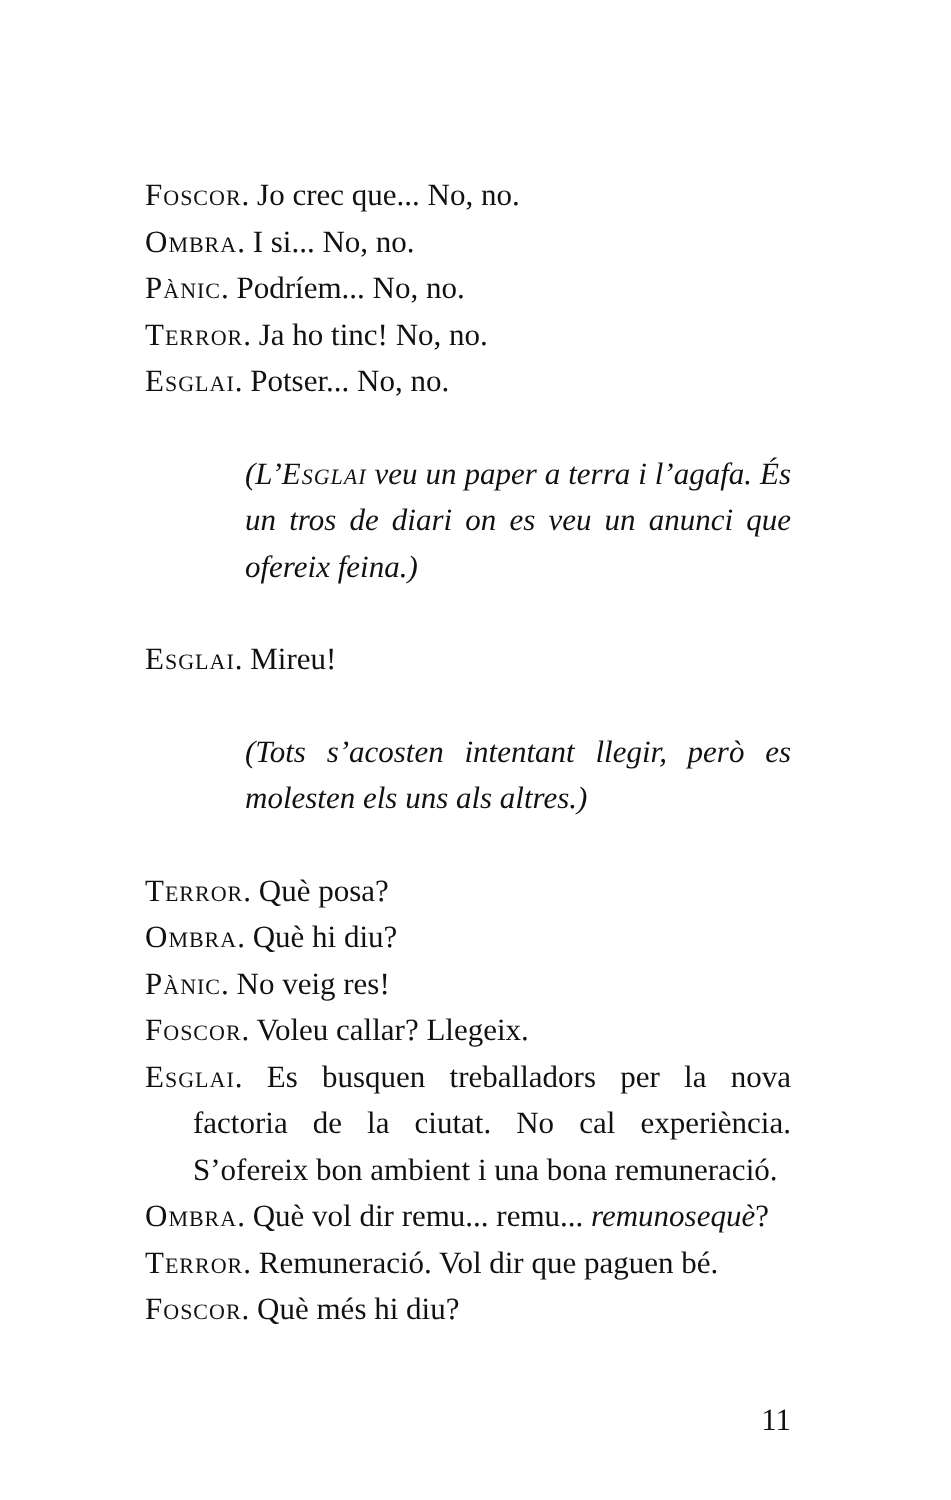Foscor. Jo crec que... No, no.
Ombra. I si... No, no.
Pànic. Podríem... No, no.
Terror. Ja ho tinc! No, no.
Esglai. Potser... No, no.
(L’Esglai veu un paper a terra i l’agafa. És un tros de diari on es veu un anunci que ofereix feina.)
Esglai. Mireu!
(Tots s’acosten intentant llegir, però es molesten els uns als altres.)
Terror. Què posa?
Ombra. Què hi diu?
Pànic. No veig res!
Foscor. Voleu callar? Llegeix.
Esglai. Es busquen treballadors per la nova factoria de la ciutat. No cal experiència. S’ofereix bon ambient i una bona remuneració.
Ombra. Què vol dir remu... remu... remunosequè?
Terror. Remuneració. Vol dir que paguen bé.
Foscor. Què més hi diu?
11